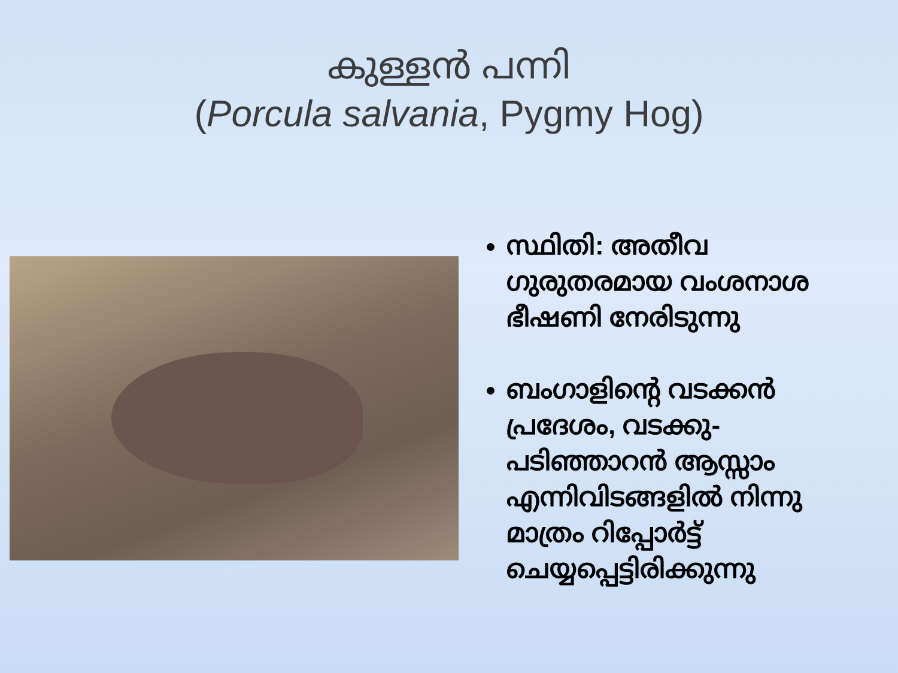കുള്ളൻ പന്നി
(Porcula salvania, Pygmy Hog)
സ്ഥിതി: അതീവ ഗുരുതരമായ വംശനാശ ഭീഷണി നേരിടുന്നു
ബംഗാളിന്റെ വടക്കൻ പ്രദേശം, വടക്കു-പടിഞ്ഞാറൻ ആസ്സാം എന്നിവിടങ്ങളിൽ നിന്നു മാത്രം റിപ്പോർട്ട് ചെയ്യപ്പെട്ടിരിക്കുന്നു